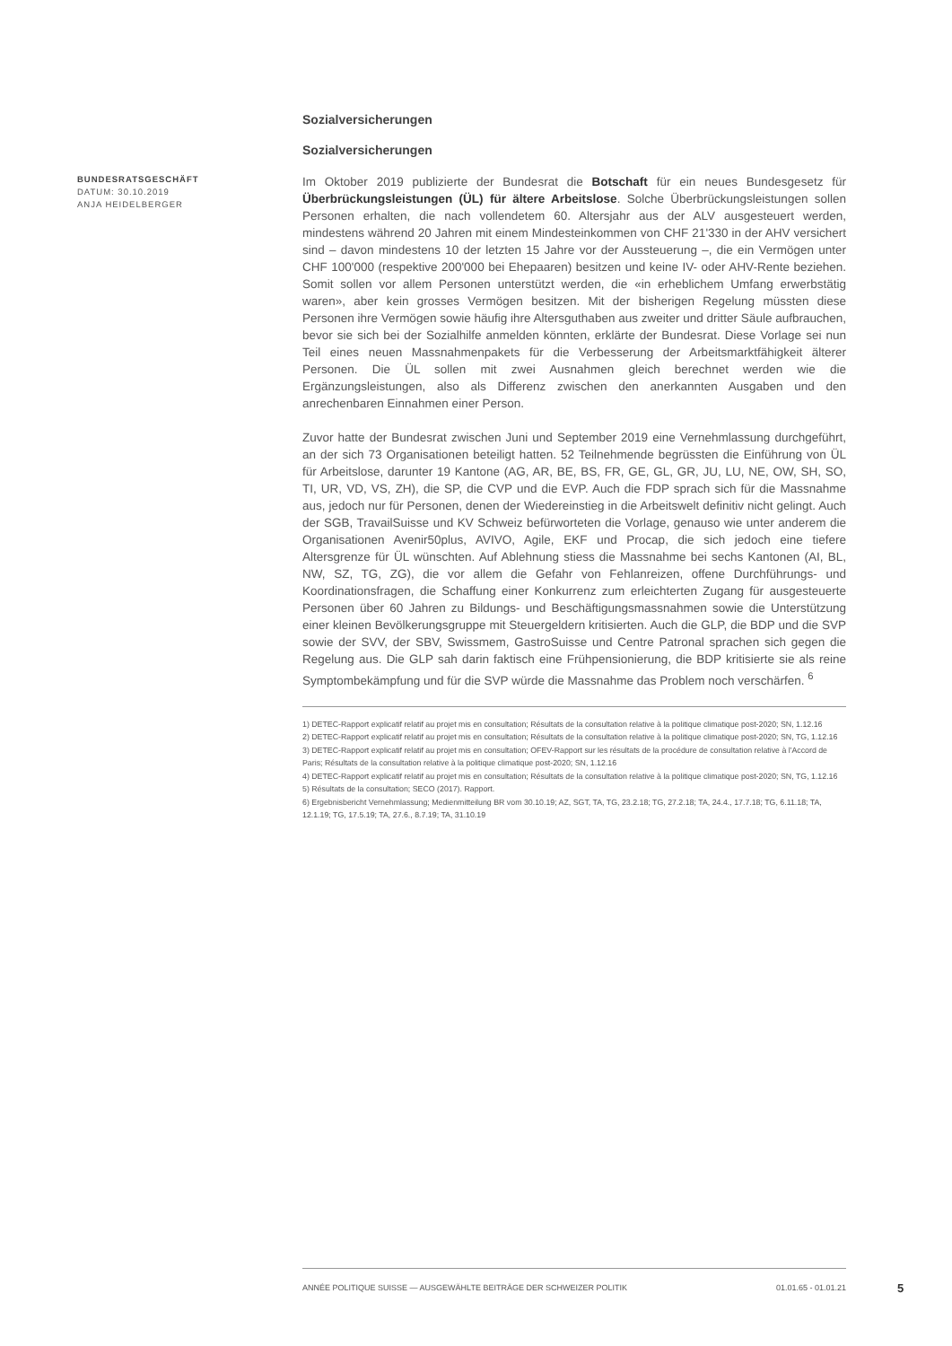BUNDESRATSGESCHÄFT
DATUM: 30.10.2019
ANJA HEIDELBERGER
Sozialversicherungen
Sozialversicherungen
Im Oktober 2019 publizierte der Bundesrat die Botschaft für ein neues Bundesgesetz für Überbrückungsleistungen (ÜL) für ältere Arbeitslose. Solche Überbrückungsleistungen sollen Personen erhalten, die nach vollendetem 60. Altersjahr aus der ALV ausgesteuert werden, mindestens während 20 Jahren mit einem Mindesteinkommen von CHF 21'330 in der AHV versichert sind – davon mindestens 10 der letzten 15 Jahre vor der Aussteuerung –, die ein Vermögen unter CHF 100'000 (respektive 200'000 bei Ehepaaren) besitzen und keine IV- oder AHV-Rente beziehen. Somit sollen vor allem Personen unterstützt werden, die «in erheblichem Umfang erwerbstätig waren», aber kein grosses Vermögen besitzen. Mit der bisherigen Regelung müssten diese Personen ihre Vermögen sowie häufig ihre Altersguthaben aus zweiter und dritter Säule aufbrauchen, bevor sie sich bei der Sozialhilfe anmelden könnten, erklärte der Bundesrat. Diese Vorlage sei nun Teil eines neuen Massnahmenpakets für die Verbesserung der Arbeitsmarktfähigkeit älterer Personen. Die ÜL sollen mit zwei Ausnahmen gleich berechnet werden wie die Ergänzungsleistungen, also als Differenz zwischen den anerkannten Ausgaben und den anrechenbaren Einnahmen einer Person.
Zuvor hatte der Bundesrat zwischen Juni und September 2019 eine Vernehmlassung durchgeführt, an der sich 73 Organisationen beteiligt hatten. 52 Teilnehmende begrüssten die Einführung von ÜL für Arbeitslose, darunter 19 Kantone (AG, AR, BE, BS, FR, GE, GL, GR, JU, LU, NE, OW, SH, SO, TI, UR, VD, VS, ZH), die SP, die CVP und die EVP. Auch die FDP sprach sich für die Massnahme aus, jedoch nur für Personen, denen der Wiedereinstieg in die Arbeitswelt definitiv nicht gelingt. Auch der SGB, TravailSuisse und KV Schweiz befürworteten die Vorlage, genauso wie unter anderem die Organisationen Avenir50plus, AVIVO, Agile, EKF und Procap, die sich jedoch eine tiefere Altersgrenze für ÜL wünschten. Auf Ablehnung stiess die Massnahme bei sechs Kantonen (AI, BL, NW, SZ, TG, ZG), die vor allem die Gefahr von Fehlanreizen, offene Durchführungs- und Koordinationsfragen, die Schaffung einer Konkurrenz zum erleichterten Zugang für ausgesteuerte Personen über 60 Jahren zu Bildungs- und Beschäftigungsmassnahmen sowie die Unterstützung einer kleinen Bevölkerungsgruppe mit Steuergeldern kritisierten. Auch die GLP, die BDP und die SVP sowie der SVV, der SBV, Swissmem, GastroSuisse und Centre Patronal sprachen sich gegen die Regelung aus. Die GLP sah darin faktisch eine Frühpensionierung, die BDP kritisierte sie als reine Symptombekämpfung und für die SVP würde die Massnahme das Problem noch verschärfen. <sup>6</sup>
1) DETEC-Rapport explicatif relatif au projet mis en consultation; Résultats de la consultation relative à la politique climatique post-2020; SN, 1.12.16
2) DETEC-Rapport explicatif relatif au projet mis en consultation; Résultats de la consultation relative à la politique climatique post-2020; SN, TG, 1.12.16
3) DETEC-Rapport explicatif relatif au projet mis en consultation; OFEV-Rapport sur les résultats de la procédure de consultation relative à l'Accord de Paris; Résultats de la consultation relative à la politique climatique post-2020; SN, 1.12.16
4) DETEC-Rapport explicatif relatif au projet mis en consultation; Résultats de la consultation relative à la politique climatique post-2020; SN, TG, 1.12.16
5) Résultats de la consultation; SECO (2017). Rapport.
6) Ergebnisbericht Vernehmlassung; Medienmitteilung BR vom 30.10.19; AZ, SGT, TA, TG, 23.2.18; TG, 27.2.18; TA, 24.4., 17.7.18; TG, 6.11.18; TA, 12.1.19; TG, 17.5.19; TA, 27.6., 8.7.19; TA, 31.10.19
ANNÉE POLITIQUE SUISSE — AUSGEWÄHLTE BEITRÄGE DER SCHWEIZER POLITIK 01.01.65 - 01.01.21
5